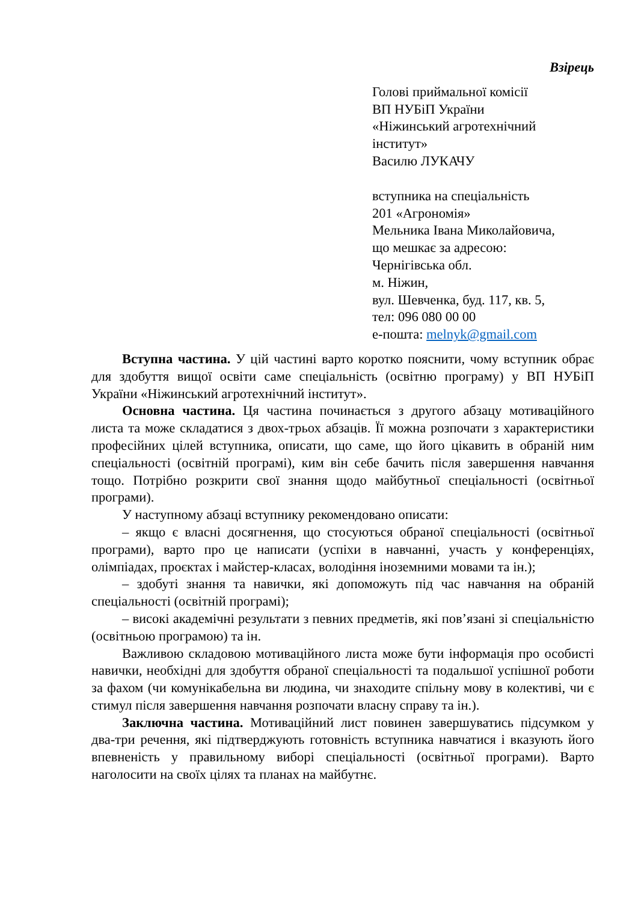Взірець
Голові приймальної комісії
ВП НУБіП України
«Ніжинський агротехнічний інститут»
Василю ЛУКАЧУ
вступника на спеціальність
201 «Агрономія»
Мельника Івана Миколайовича,
що мешкає за адресою:
Чернігівська обл.
м. Ніжин,
вул. Шевченка, буд. 117, кв. 5,
тел: 096 080 00 00
е-пошта: melnyk@gmail.com
Вступна частина. У цій частині варто коротко пояснити, чому вступник обрає для здобуття вищої освіти саме спеціальність (освітню програму) у ВП НУБіП України «Ніжинський агротехнічний інститут».
Основна частина. Ця частина починається з другого абзацу мотиваційного листа та може складатися з двох-трьох абзаців. Її можна розпочати з характеристики професійних цілей вступника, описати, що саме, що його цікавить в обраній ним спеціальності (освітній програмі), ким він себе бачить після завершення навчання тощо. Потрібно розкрити свої знання щодо майбутньої спеціальності (освітньої програми).
У наступному абзаці вступнику рекомендовано описати:
– якщо є власні досягнення, що стосуються обраної спеціальності (освітньої програми), варто про це написати (успіхи в навчанні, участь у конференціях, олімпіадах, проєктах і майстер-класах, володіння іноземними мовами та ін.);
– здобуті знання та навички, які допоможуть під час навчання на обраній спеціальності (освітній програмі);
– високі академічні результати з певних предметів, які пов’язані зі спеціальністю (освітньою програмою) та ін.
Важливою складовою мотиваційного листа може бути інформація про особисті навички, необхідні для здобуття обраної спеціальності та подальшої успішної роботи за фахом (чи комунікабельна ви людина, чи знаходите спільну мову в колективі, чи є стимул після завершення навчання розпочати власну справу та ін.).
Заключна частина. Мотиваційний лист повинен завершуватись підсумком у два-три речення, які підтверджують готовність вступника навчатися і вказують його впевненість у правильному виборі спеціальності (освітньої програми). Варто наголосити на своїх цілях та планах на майбутнє.